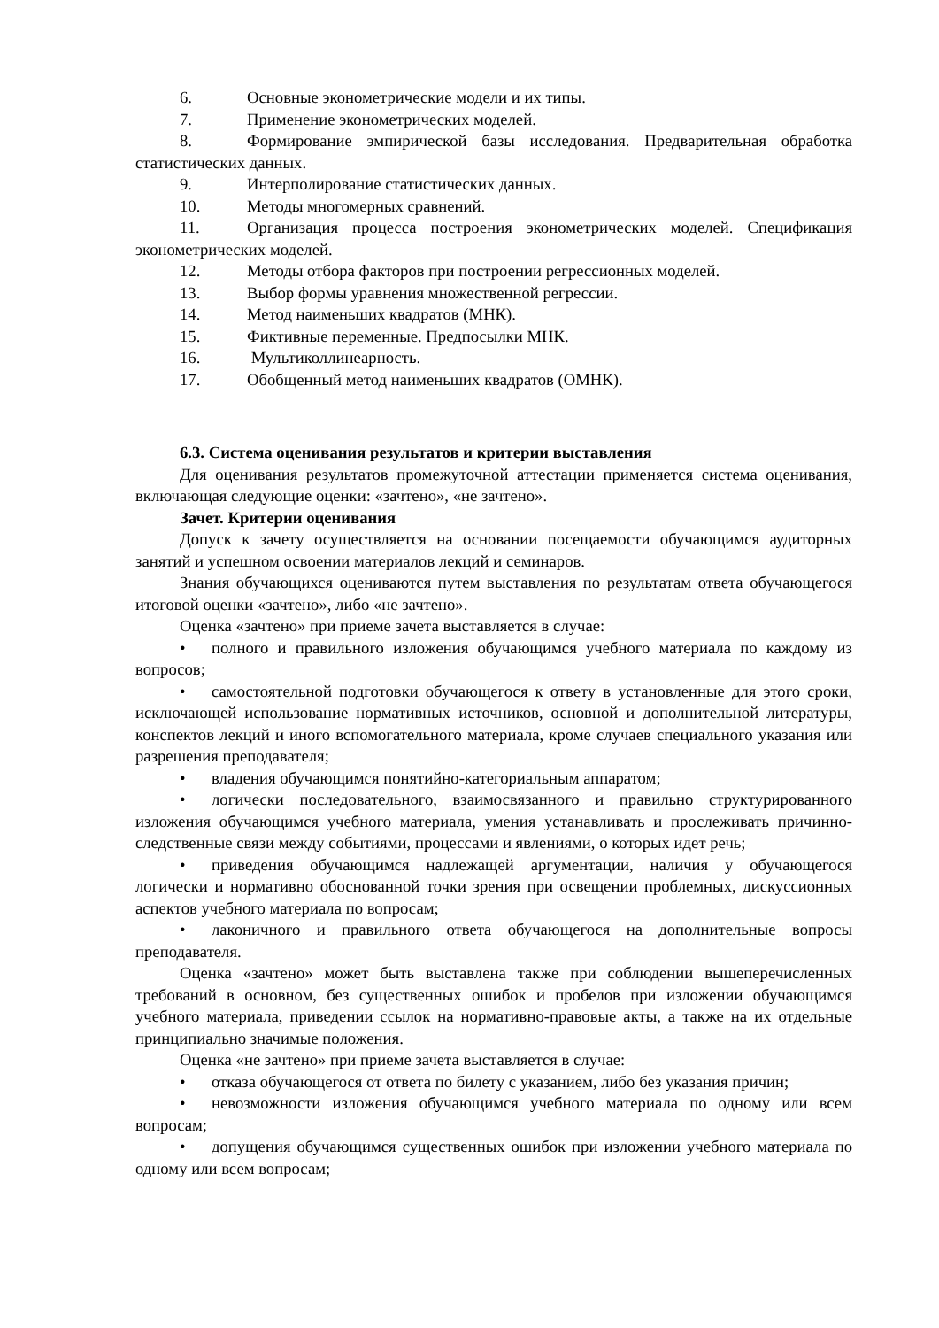6. Основные эконометрические модели и их типы.
7. Применение эконометрических моделей.
8. Формирование эмпирической базы исследования. Предварительная обработка статистических данных.
9. Интерполирование статистических данных.
10. Методы многомерных сравнений.
11. Организация процесса построения эконометрических моделей. Спецификация эконометрических моделей.
12. Методы отбора факторов при построении регрессионных моделей.
13. Выбор формы уравнения множественной регрессии.
14. Метод наименьших квадратов (МНК).
15. Фиктивные переменные. Предпосылки МНК.
16. Мультиколлинеарность.
17. Обобщенный метод наименьших квадратов (ОМНК).
6.3. Система оценивания результатов и критерии выставления
Для оценивания результатов промежуточной аттестации применяется система оценивания, включающая следующие оценки: «зачтено», «не зачтено».
Зачет. Критерии оценивания
Допуск к зачету осуществляется на основании посещаемости обучающимся аудиторных занятий и успешном освоении материалов лекций и семинаров.
Знания обучающихся оцениваются путем выставления по результатам ответа обучающегося итоговой оценки «зачтено», либо «не зачтено».
Оценка «зачтено» при приеме зачета выставляется в случае:
• полного и правильного изложения обучающимся учебного материала по каждому из вопросов;
• самостоятельной подготовки обучающегося к ответу в установленные для этого сроки, исключающей использование нормативных источников, основной и дополнительной литературы, конспектов лекций и иного вспомогательного материала, кроме случаев специального указания или разрешения преподавателя;
• владения обучающимся понятийно-категориальным аппаратом;
• логически последовательного, взаимосвязанного и правильно структурированного изложения обучающимся учебного материала, умения устанавливать и прослеживать причинно-следственные связи между событиями, процессами и явлениями, о которых идет речь;
• приведения обучающимся надлежащей аргументации, наличия у обучающегося логически и нормативно обоснованной точки зрения при освещении проблемных, дискуссионных аспектов учебного материала по вопросам;
• лаконичного и правильного ответа обучающегося на дополнительные вопросы преподавателя.
Оценка «зачтено» может быть выставлена также при соблюдении вышеперечисленных требований в основном, без существенных ошибок и пробелов при изложении обучающимся учебного материала, приведении ссылок на нормативно-правовые акты, а также на их отдельные принципиально значимые положения.
Оценка «не зачтено» при приеме зачета выставляется в случае:
• отказа обучающегося от ответа по билету с указанием, либо без указания причин;
• невозможности изложения обучающимся учебного материала по одному или всем вопросам;
• допущения обучающимся существенных ошибок при изложении учебного материала по одному или всем вопросам;